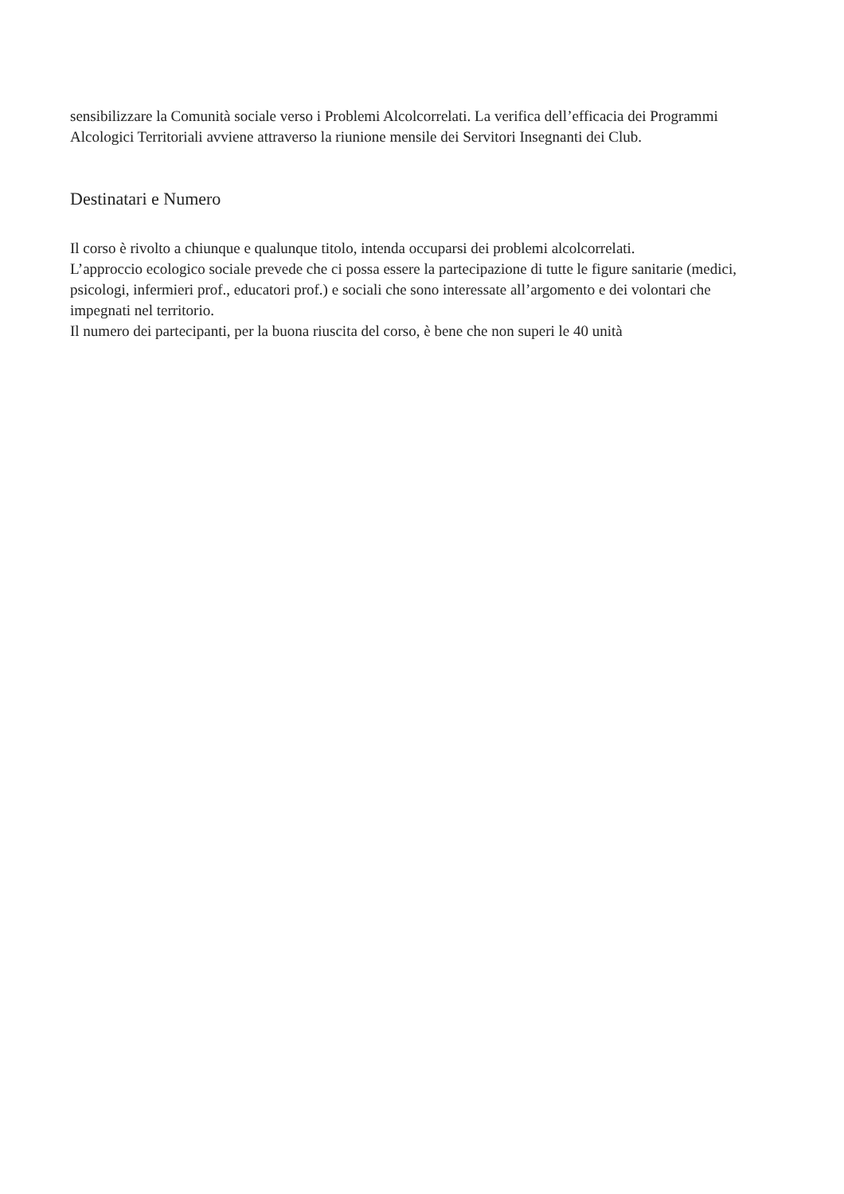sensibilizzare la Comunità sociale verso i Problemi Alcolcorrelati. La verifica dell’efficacia dei Programmi Alcologici Territoriali avviene attraverso la riunione mensile dei Servitori Insegnanti dei Club.
Destinatari e Numero
Il corso è rivolto a chiunque e qualunque titolo, intenda occuparsi dei problemi alcolcorrelati.
L’approccio ecologico sociale prevede che ci possa essere la partecipazione di tutte le figure sanitarie (medici, psicologi, infermieri prof., educatori prof.) e sociali che sono interessate all’argomento e dei volontari che impegnati nel territorio.
Il numero dei partecipanti, per la buona riuscita del corso, è bene che non superi le 40 unità